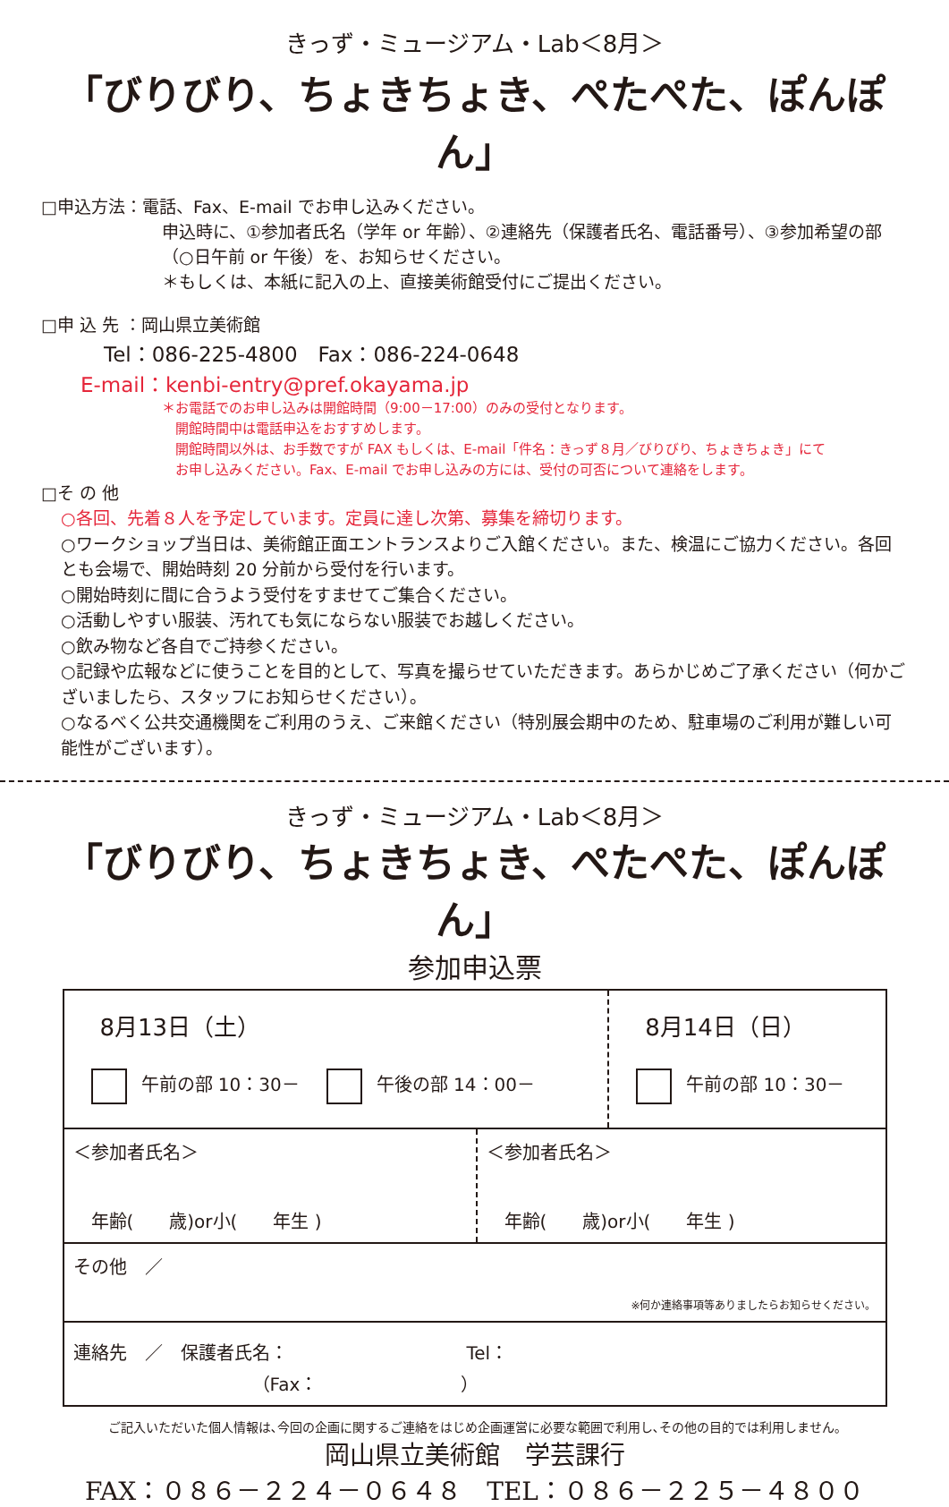きっず・ミュージアム・Lab＜8月＞
「びりびり、ちょきちょき、ぺたぺた、ぽんぽん」
□申込方法：電話、Fax、E-mail でお申し込みください。
申込時に、①参加者氏名（学年 or 年齢）、②連絡先（保護者氏名、電話番号）、③参加希望の部（○日午前 or 午後）を、お知らせください。
＊もしくは、本紙に記入の上、直接美術館受付にご提出ください。
□申 込 先 ：岡山県立美術館
Tel：086-225-4800　Fax：086-224-0648
E-mail：kenbi-entry@pref.okayama.jp
＊お電話でのお申し込みは開館時間（9:00－17:00）のみの受付となります。
　開館時間中は電話申込をおすすめします。
　開館時間以外は、お手数ですが FAX もしくは、E-mail「件名：きっず８月／びりびり、ちょきちょき」にて
　お申し込みください。Fax、E-mail でお申し込みの方には、受付の可否について連絡をします。
□そ の 他
○各回、先着８人を予定しています。定員に達し次第、募集を締切ります。
○ワークショップ当日は、美術館正面エントランスよりご入館ください。また、検温にご協力ください。各回とも会場で、開始時刻 20 分前から受付を行います。
○開始時刻に間に合うよう受付をすませてご集合ください。
○活動しやすい服装、汚れても気にならない服装でお越しください。
○飲み物など各自でご持参ください。
○記録や広報などに使うことを目的として、写真を撮らせていただきます。あらかじめご了承ください（何かございましたら、スタッフにお知らせください）。
○なるべく公共交通機関をご利用のうえ、ご来館ください（特別展会期中のため、駐車場のご利用が難しい可能性がございます）。
きっず・ミュージアム・Lab＜8月＞
「びりびり、ちょきちょき、ぺたぺた、ぽんぽん」
参加申込票
| 8月13日（土） 午前の部 10：30－ 午後の部 14：00－ | | 8月14日（日） 午前の部 10：30－ |
| ＜参加者氏名＞ 年齢( 歳)or小( 年生 ) | ＜参加者氏名＞ 年齢( 歳)or小( 年生 ) | |
| その他 ／ ※何か連絡事項等ありましたらお知らせください。 | | |
| 連絡先 ／ 保護者氏名： Tel： （Fax： ） | | |
ご記入いただいた個人情報は､今回の企画に関するご連絡をはじめ企画運営に必要な範囲で利用し､その他の目的では利用しません｡
岡山県立美術館　学芸課行
FAX：０８６－２２４－０６４８　TEL：０８６－２２５－４８００